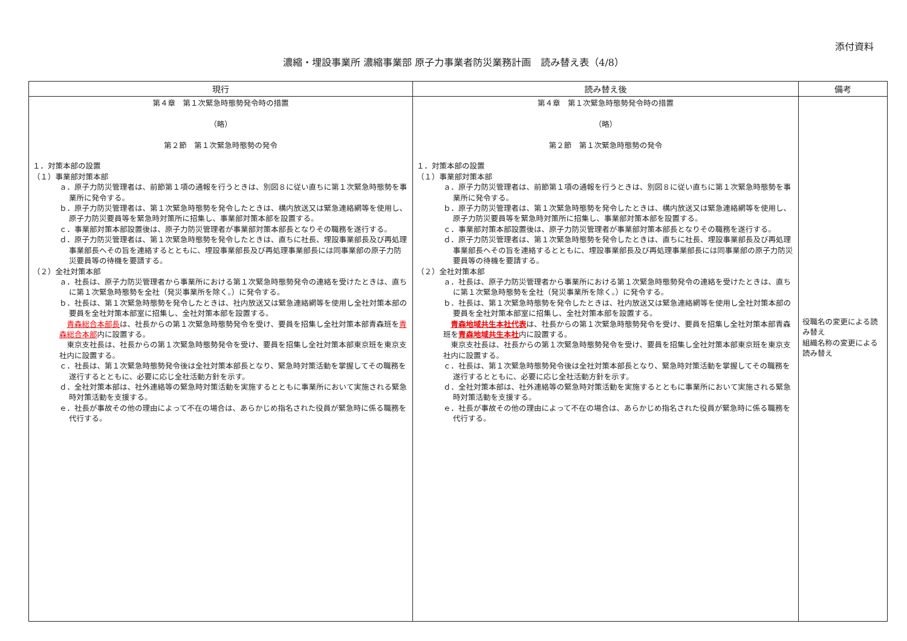添付資料
濃縮・埋設事業所 濃縮事業部 原子力事業者防災業務計画　読み替え表（4/8）
| 現行 | 読み替え後 | 備考 |
| --- | --- | --- |
| 第４章 第１次緊急時態勢発令時の措置 （略） 第２節 第１次緊急時態勢の発令 １．対策本部の設置 （１）事業部対策本部 ａ．原子力防災管理者は、前節第１項の通報を行うときは、別図８に従い直ちに第１次緊急時態勢を事業所に発令する。 ｂ．原子力防災管理者は、第１次緊急時態勢を発令したときは、構内放送又は緊急連絡網等を使用し、原子力防災要員等を緊急時対策所に招集し、事業部対策本部を設置する。 ｃ．事業部対策本部設置後は、原子力防災管理者が事業部対策本部長となりその職務を遂行する。 ｄ．原子力防災管理者は、第１次緊急時態勢を発令したときは、直ちに社長、埋設事業部長及び再処理事業部長へその旨を連絡するとともに、埋設事業部長及び再処理事業部長には同事業部の原子力防災要員等の待機を要請する。 （２）全社対策本部 ａ．社長は、原子力防災管理者から事業所における第１次緊急時態勢発令の連絡を受けたときは、直ちに第１次緊急時態勢を全社（発災事業所を除く。）に発令する。 ｂ．社長は、第１次緊急時態勢を発令したときは、社内放送又は緊急連絡網等を使用し全社対策本部の要員を全社対策本部室に招集し、全社対策本部を設置する。 青森総合本部長 は、社長からの第１次緊急時態勢発令を受け、要員を招集し全社対策本部青森班を 青森総合本部 内に設置する。 東京支社長は、社長からの第１次緊急時態勢発令を受け、要員を招集し全社対策本部東京班を東京支社内に設置する。 ｃ．社長は、第１次緊急時態勢発令後は全社対策本部長となり、緊急時対策活動を掌握してその職務を遂行するとともに、必要に応じ全社活動方針を示す。 ｄ．全社対策本部は、社外連絡等の緊急時対策活動を実施するとともに事業所において実施される緊急時対策活動を支援する。 ｅ．社長が事故その他の理由によって不在の場合は、あらかじめ指名された役員が緊急時に係る職務を代行する。 | 第４章 第１次緊急時態勢発令時の措置 （略） 第２節 第１次緊急時態勢の発令 １．対策本部の設置 （１）事業部対策本部 ａ．原子力防災管理者は、前節第１項の通報を行うときは、別図８に従い直ちに第１次緊急時態勢を事業所に発令する。 ｂ．原子力防災管理者は、第１次緊急時態勢を発令したときは、構内放送又は緊急連絡網等を使用し、原子力防災要員等を緊急時対策所に招集し、事業部対策本部を設置する。 ｃ．事業部対策本部設置後は、原子力防災管理者が事業部対策本部長となりその職務を遂行する。 ｄ．原子力防災管理者は、第１次緊急時態勢を発令したときは、直ちに社長、埋設事業部長及び再処理事業部長へその旨を連絡するとともに、埋設事業部長及び再処理事業部長には同事業部の原子力防災要員等の待機を要請する。 （２）全社対策本部 ａ．社長は、原子力防災管理者から事業所における第１次緊急時態勢発令の連絡を受けたときは、直ちに第１次緊急時態勢を全社（発災事業所を除く。）に発令する。 ｂ．社長は、第１次緊急時態勢を発令したときは、社内放送又は緊急連絡網等を使用し全社対策本部の要員を全社対策本部室に招集し、全社対策本部を設置する。 青森地域共生本社代表 は、社長からの第１次緊急時態勢発令を受け、要員を招集し全社対策本部青森班を 青森地域共生本社 内に設置する。 東京支社長は、社長からの第１次緊急時態勢発令を受け、要員を招集し全社対策本部東京班を東京支社内に設置する。 ｃ．社長は、第１次緊急時態勢発令後は全社対策本部長となり、緊急時対策活動を掌握してその職務を遂行するとともに、必要に応じ全社活動方針を示す。 ｄ．全社対策本部は、社外連絡等の緊急時対策活動を実施するとともに事業所において実施される緊急時対策活動を支援する。 ｅ．社長が事故その他の理由によって不在の場合は、あらかじめ指名された役員が緊急時に係る職務を代行する。 | 役職名の変更による読み替え 組織名称の変更による読み替え |